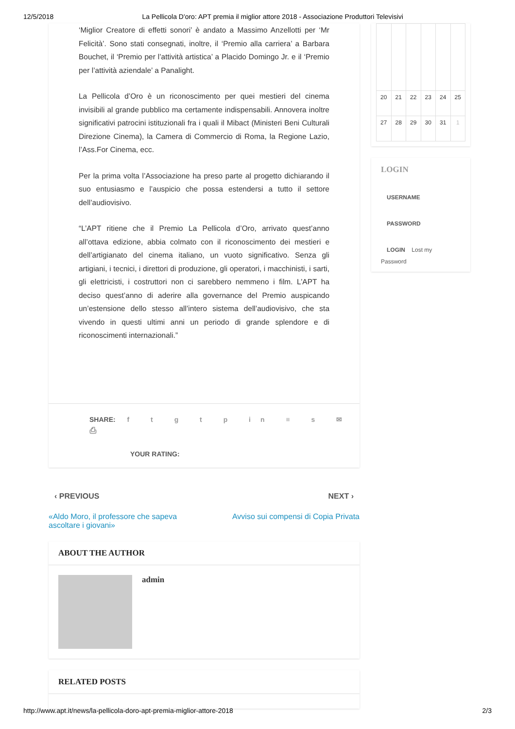12/5/2018 La Pellicola D'oro: APT premia il miglior attore 2018 - Associazione Produttori Televisivi
‘Miglior Creatore di effetti sonori’ è andato a Massimo Anzellotti per ‘Mr Felicità’. Sono stati consegnati, inoltre, il ‘Premio alla carriera’ a Barbara Bouchet, il ‘Premio per l’attività artistica’ a Placido Domingo Jr. e il ‘Premio per l’attività aziendale’ a Panalight.
La Pellicola d’Oro è un riconoscimento per quei mestieri del cinema invisibili al grande pubblico ma certamente indispensabili. Annovera inoltre significativi patrocini istituzionali fra i quali il Mibact (Ministeri Beni Culturali Direzione Cinema), la Camera di Commercio di Roma, la Regione Lazio, l’Ass.For Cinema, ecc.
Per la prima volta l’Associazione ha preso parte al progetto dichiarando il suo entusiasmo e l’auspicio che possa estendersi a tutto il settore dell’audiovisivo.
“L’APT ritiene che il Premio La Pellicola d’Oro, arrivato quest’anno all’ottava edizione, abbia colmato con il riconoscimento dei mestieri e dell’artigianato del cinema italiano, un vuoto significativo. Senza gli artigiani, i tecnici, i direttori di produzione, gli operatori, i macchinisti, i sarti, gli elettricisti, i costruttori non ci sarebbero nemmeno i film. L’APT ha deciso quest’anno di aderire alla governance del Premio auspicando un’estensione dello stesso all’intero sistema dell’audiovisivo, che sta vivendo in questi ultimi anni un periodo di grande splendore e di riconoscimenti internazionali.”
SHARE: f t g t p in ≡ s ✉ ⎙
YOUR RATING:
‹ PREVIOUS NEXT ›
«Aldo Moro, il professore che sapeva ascoltare i giovani» Avviso sui compensi di Copia Privata
ABOUT THE AUTHOR
admin
RELATED POSTS
| 20 | 21 | 22 | 23 | 24 | 25 |
| 27 | 28 | 29 | 30 | 31 | 1 |
LOGIN
USERNAME
PASSWORD
LOGIN Lost my
Password
http://www.apt.it/news/la-pellicola-doro-apt-premia-miglior-attore-2018 2/3